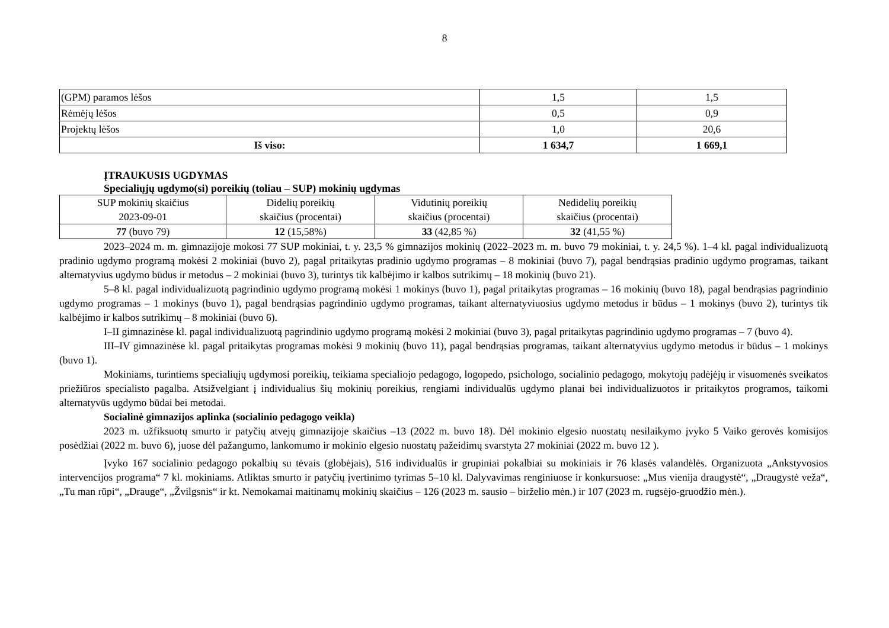8
| (GPM) paramos lėšos | 1,5 | 1,5 |
| Rėmėjų lėšos | 0,5 | 0,9 |
| Projektų lėšos | 1,0 | 20,6 |
| Iš viso: | 1 634,7 | 1 669,1 |
ĮTRAUKUSIS UGDYMAS
Specialiųjų ugdymo(si) poreikių (toliau – SUP) mokinių ugdymas
| SUP mokinių skaičius 2023-09-01 | Didelių poreikių skaičius (procentai) | Vidutinių poreikių skaičius (procentai) | Nedidelių poreikių skaičius (procentai) |
| 77 (buvo 79) | 12 (15,58%) | 33 (42,85 %) | 32 (41,55 %) |
2023–2024 m. m. gimnazijoje mokosi 77 SUP mokiniai, t. y. 23,5 % gimnazijos mokinių (2022–2023 m. m. buvo 79 mokiniai, t. y. 24,5 %). 1–4 kl. pagal individualizuotą pradinio ugdymo programą mokėsi 2 mokiniai (buvo 2), pagal pritaikytas pradinio ugdymo programas – 8 mokiniai (buvo 7), pagal bendrąsias pradinio ugdymo programas, taikant alternatyvius ugdymo būdus ir metodus – 2 mokiniai (buvo 3), turintys tik kalbėjimo ir kalbos sutrikimų – 18 mokinių (buvo 21).
5–8 kl. pagal individualizuotą pagrindinio ugdymo programą mokėsi 1 mokinys (buvo 1), pagal pritaikytas programas – 16 mokinių (buvo 18), pagal bendrąsias pagrindinio ugdymo programas – 1 mokinys (buvo 1), pagal bendrąsias pagrindinio ugdymo programas, taikant alternatyviuosius ugdymo metodus ir būdus – 1 mokinys (buvo 2), turintys tik kalbėjimo ir kalbos sutrikimų – 8 mokiniai (buvo 6).
I–II gimnazinėse kl. pagal individualizuotą pagrindinio ugdymo programą mokėsi 2 mokiniai (buvo 3), pagal pritaikytas pagrindinio ugdymo programas – 7 (buvo 4).
III–IV gimnazinėse kl. pagal pritaikytas programas mokėsi 9 mokinių (buvo 11), pagal bendrąsias programas, taikant alternatyvius ugdymo metodus ir būdus – 1 mokinys (buvo 1).
Mokiniams, turintiems specialiųjų ugdymosi poreikių, teikiama specialiojo pedagogo, logopedo, psichologo, socialinio pedagogo, mokytojų padėjėjų ir visuomenės sveikatos priežiūros specialisto pagalba. Atsižvelgiant į individualius šių mokinių poreikius, rengiami individualūs ugdymo planai bei individualizuotos ir pritaikytos programos, taikomi alternatyvūs ugdymo būdai bei metodai.
Socialinė gimnazijos aplinka (socialinio pedagogo veikla)
2023 m. užfiksuotų smurto ir patyčių atvejų gimnazijoje skaičius –13 (2022 m. buvo 18). Dėl mokinio elgesio nuostatų nesilaikymo įvyko 5 Vaiko gerovės komisijos posėdžiai (2022 m. buvo 6), juose dėl pažangumo, lankomumo ir mokinio elgesio nuostatų pažeidimų svarstyta 27 mokiniai (2022 m. buvo 12 ).
Įvyko 167 socialinio pedagogo pokalbių su tėvais (globėjais), 516 individualūs ir grupiniai pokalbiai su mokiniais ir 76 klasės valandėlės. Organizuota „Ankstyvosios intervencijos programa“ 7 kl. mokiniams. Atliktas smurto ir patyčių įvertinimo tyrimas 5–10 kl. Dalyvavimas renginiuose ir konkursuose: „Mus vienija draugystė“, „Draugystė veža“, „Tu man rūpi“, „Drauge“, „Žvilgsnis“ ir kt. Nemokamai maitinamų mokinių skaičius – 126 (2023 m. sausio – birželio mėn.) ir 107 (2023 m. rugsėjo-gruodžio mėn.).